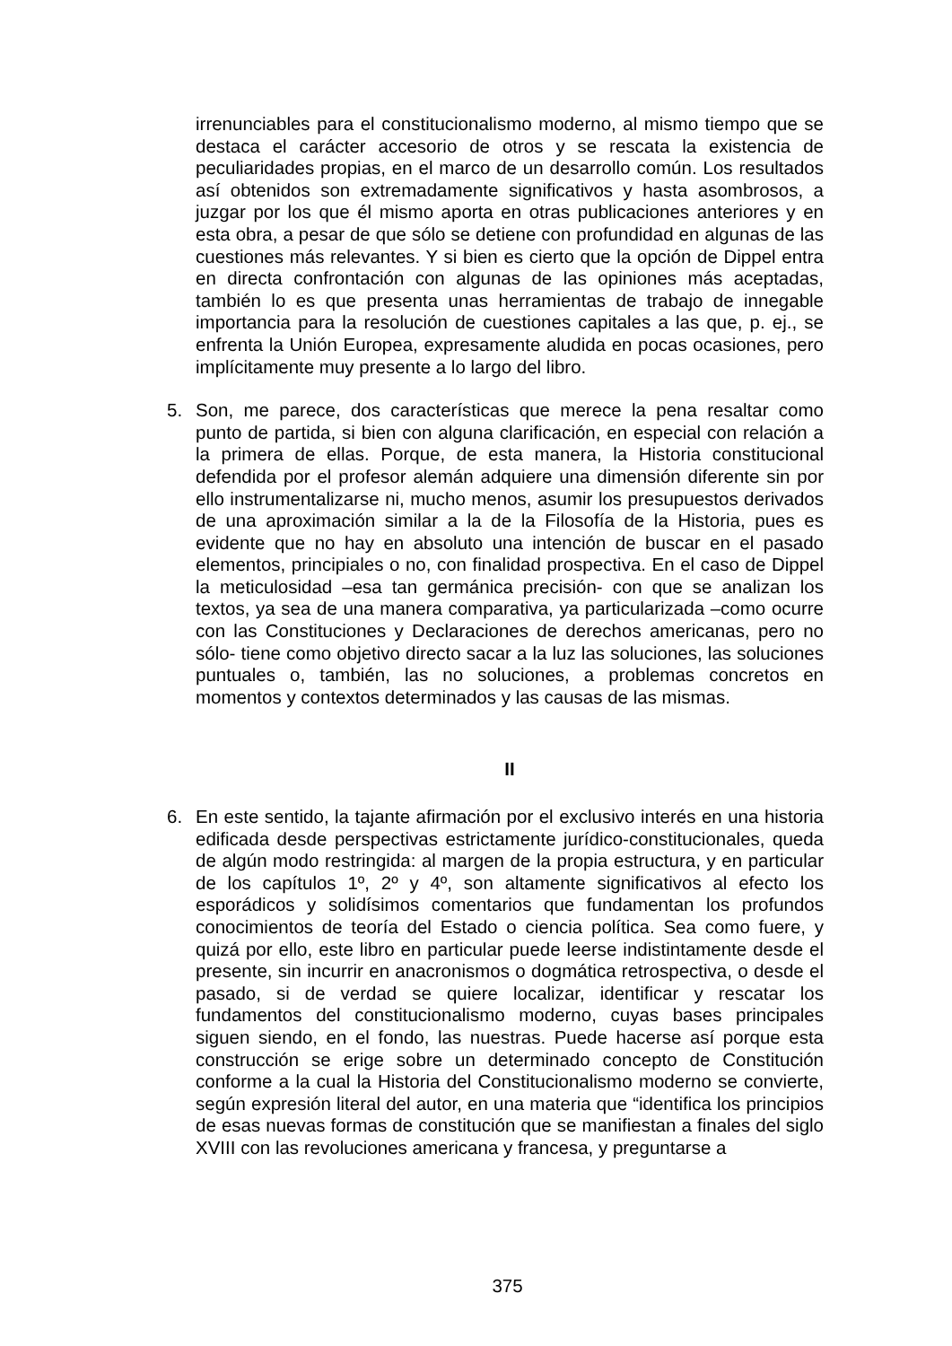irrenunciables para el constitucionalismo moderno, al mismo tiempo que se destaca el carácter accesorio de otros y se rescata la existencia de peculiaridades propias, en el marco de un desarrollo común. Los resultados así obtenidos son extremadamente significativos y hasta asombrosos, a juzgar por los que él mismo aporta en otras publicaciones anteriores y en esta obra, a pesar de que sólo se detiene con profundidad en algunas de las cuestiones más relevantes. Y si bien es cierto que la opción de Dippel entra en directa confrontación con algunas de las opiniones más aceptadas, también lo es que presenta unas herramientas de trabajo de innegable importancia para la resolución de cuestiones capitales a las que, p. ej., se enfrenta la Unión Europea, expresamente aludida en pocas ocasiones, pero implícitamente muy presente a lo largo del libro.
5. Son, me parece, dos características que merece la pena resaltar como punto de partida, si bien con alguna clarificación, en especial con relación a la primera de ellas. Porque, de esta manera, la Historia constitucional defendida por el profesor alemán adquiere una dimensión diferente sin por ello instrumentalizarse ni, mucho menos, asumir los presupuestos derivados de una aproximación similar a la de la Filosofía de la Historia, pues es evidente que no hay en absoluto una intención de buscar en el pasado elementos, principiales o no, con finalidad prospectiva. En el caso de Dippel la meticulosidad –esa tan germánica precisión- con que se analizan los textos, ya sea de una manera comparativa, ya particularizada –como ocurre con las Constituciones y Declaraciones de derechos americanas, pero no sólo- tiene como objetivo directo sacar a la luz las soluciones, las soluciones puntuales o, también, las no soluciones, a problemas concretos en momentos y contextos determinados y las causas de las mismas.
II
6. En este sentido, la tajante afirmación por el exclusivo interés en una historia edificada desde perspectivas estrictamente jurídico-constitucionales, queda de algún modo restringida: al margen de la propia estructura, y en particular de los capítulos 1º, 2º y 4º, son altamente significativos al efecto los esporádicos y solidísimos comentarios que fundamentan los profundos conocimientos de teoría del Estado o ciencia política. Sea como fuere, y quizá por ello, este libro en particular puede leerse indistintamente desde el presente, sin incurrir en anacronismos o dogmática retrospectiva, o desde el pasado, si de verdad se quiere localizar, identificar y rescatar los fundamentos del constitucionalismo moderno, cuyas bases principales siguen siendo, en el fondo, las nuestras. Puede hacerse así porque esta construcción se erige sobre un determinado concepto de Constitución conforme a la cual la Historia del Constitucionalismo moderno se convierte, según expresión literal del autor, en una materia que “identifica los principios de esas nuevas formas de constitución que se manifiestan a finales del siglo XVIII con las revoluciones americana y francesa, y preguntarse a
375